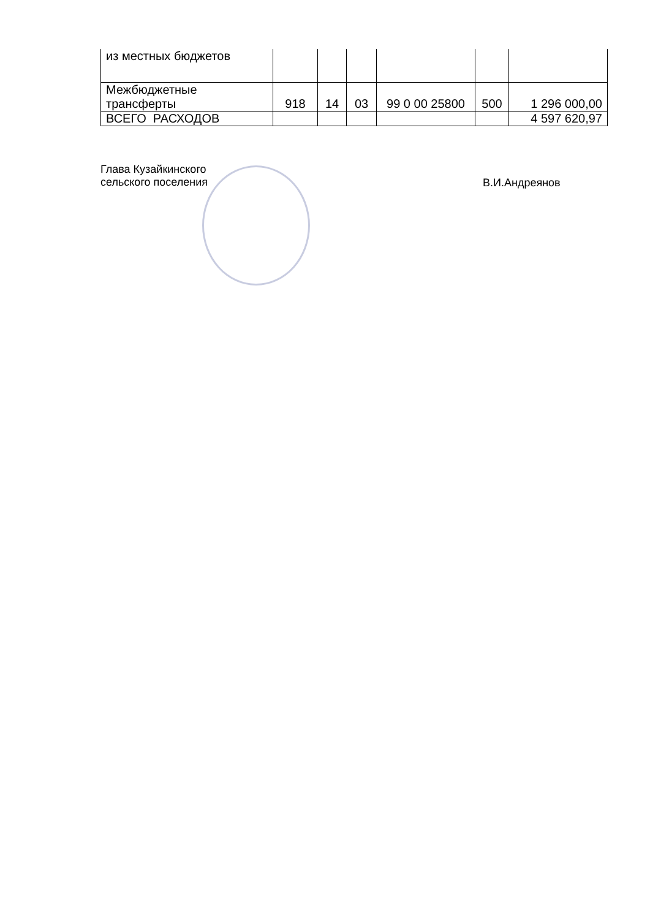| из местных бюджетов | | | | | | |
| Межбюджетные трансферты | 918 | 14 | 03 | 99 0 00 25800 | 500 | 1 296 000,00 |
| ВСЕГО РАСХОДОВ | | | | | | 4 597 620,97 |
Глава Кузайкинского
сельского поселения
В.И.Андреянов